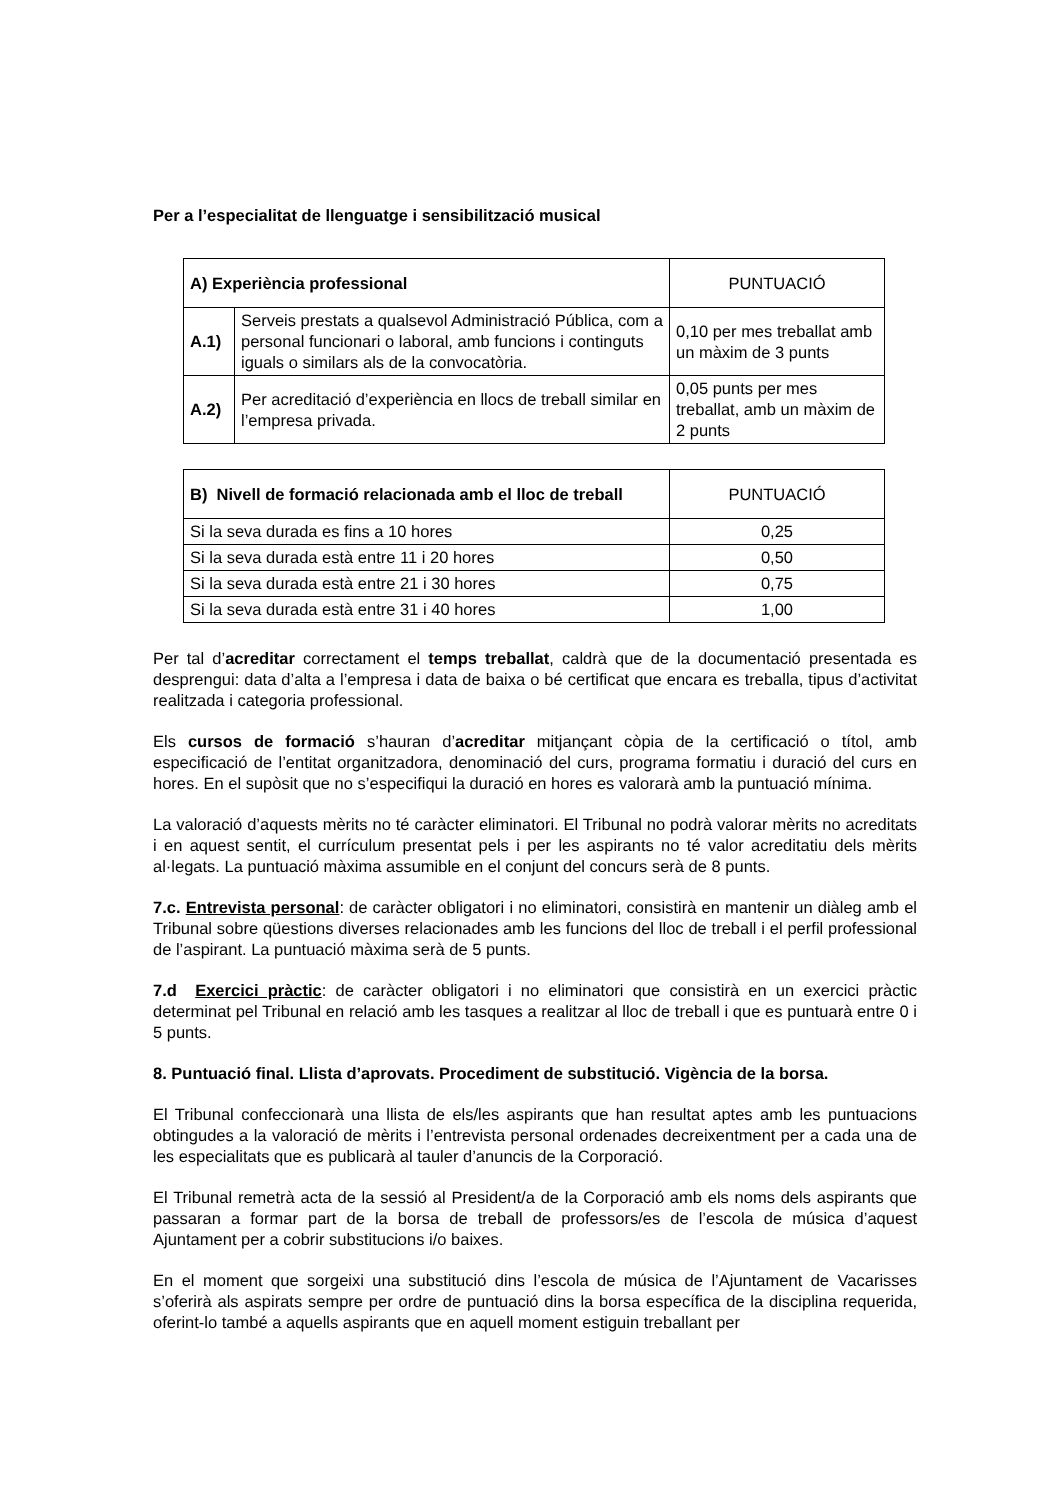Per a l’especialitat de llenguatge i sensibilització musical
| A) Experiència professional | | PUNTUACIÓ |
| --- | --- | --- |
| A.1) | Serveis prestats a qualsevol Administració Pública, com a personal funcionari o laboral, amb funcions i continguts iguals o similars als de la convocatòria. | 0,10 per mes treballat amb un màxim de 3 punts |
| A.2) | Per acreditació d’experiència en llocs de treball similar en l’empresa privada. | 0,05 punts per mes treballat, amb un màxim de 2 punts |
| B) Nivell de formació relacionada amb el lloc de treball | PUNTUACIÓ |
| --- | --- |
| Si la seva durada es fins a 10 hores | 0,25 |
| Si la seva durada està entre 11 i 20 hores | 0,50 |
| Si la seva durada està entre 21 i 30 hores | 0,75 |
| Si la seva durada està entre 31 i 40 hores | 1,00 |
Per tal d’acreditar correctament el temps treballat, caldrà que de la documentació presentada es desprengui: data d’alta a l’empresa i data de baixa o bé certificat que encara es treballa, tipus d’activitat realitzada i categoria professional.
Els cursos de formació s’hauran d’acreditar mitjançant còpia de la certificació o títol, amb especificació de l’entitat organitzadora, denominació del curs, programa formatiu i duració del curs en hores. En el supòsit que no s’especifiqui la duració en hores es valorarà amb la puntuació mínima.
La valoració d’aquests mèrits no té caràcter eliminatori. El Tribunal no podrà valorar mèrits no acreditats i en aquest sentit, el currículum presentat pels i per les aspirants no té valor acreditatiu dels mèrits al·legats. La puntuació màxima assumible en el conjunt del concurs serà de 8 punts.
7.c. Entrevista personal: de caràcter obligatori i no eliminatori, consistirà en mantenir un diàleg amb el Tribunal sobre qüestions diverses relacionades amb les funcions del lloc de treball i el perfil professional de l’aspirant. La puntuació màxima serà de 5 punts.
7.d Exercici pràctic: de caràcter obligatori i no eliminatori que consistirà en un exercici pràctic determinat pel Tribunal en relació amb les tasques a realitzar al lloc de treball i que es puntuarà entre 0 i 5 punts.
8. Puntuació final. Llista d’aprovats. Procediment de substitució. Vigència de la borsa.
El Tribunal confeccionarà una llista de els/les aspirants que han resultat aptes amb les puntuacions obtingudes a la valoració de mèrits i l’entrevista personal ordenades decreixentment per a cada una de les especialitats que es publicarà al tauler d’anuncis de la Corporació.
El Tribunal remetrà acta de la sessió al President/a de la Corporació amb els noms dels aspirants que passaran a formar part de la borsa de treball de professors/es de l’escola de música d’aquest Ajuntament per a cobrir substitucions i/o baixes.
En el moment que sorgeixi una substitució dins l’escola de música de l’Ajuntament de Vacarisses s’oferirà als aspirats sempre per ordre de puntuació dins la borsa específica de la disciplina requerida, oferint-lo també a aquells aspirants que en aquell moment estiguin treballant per